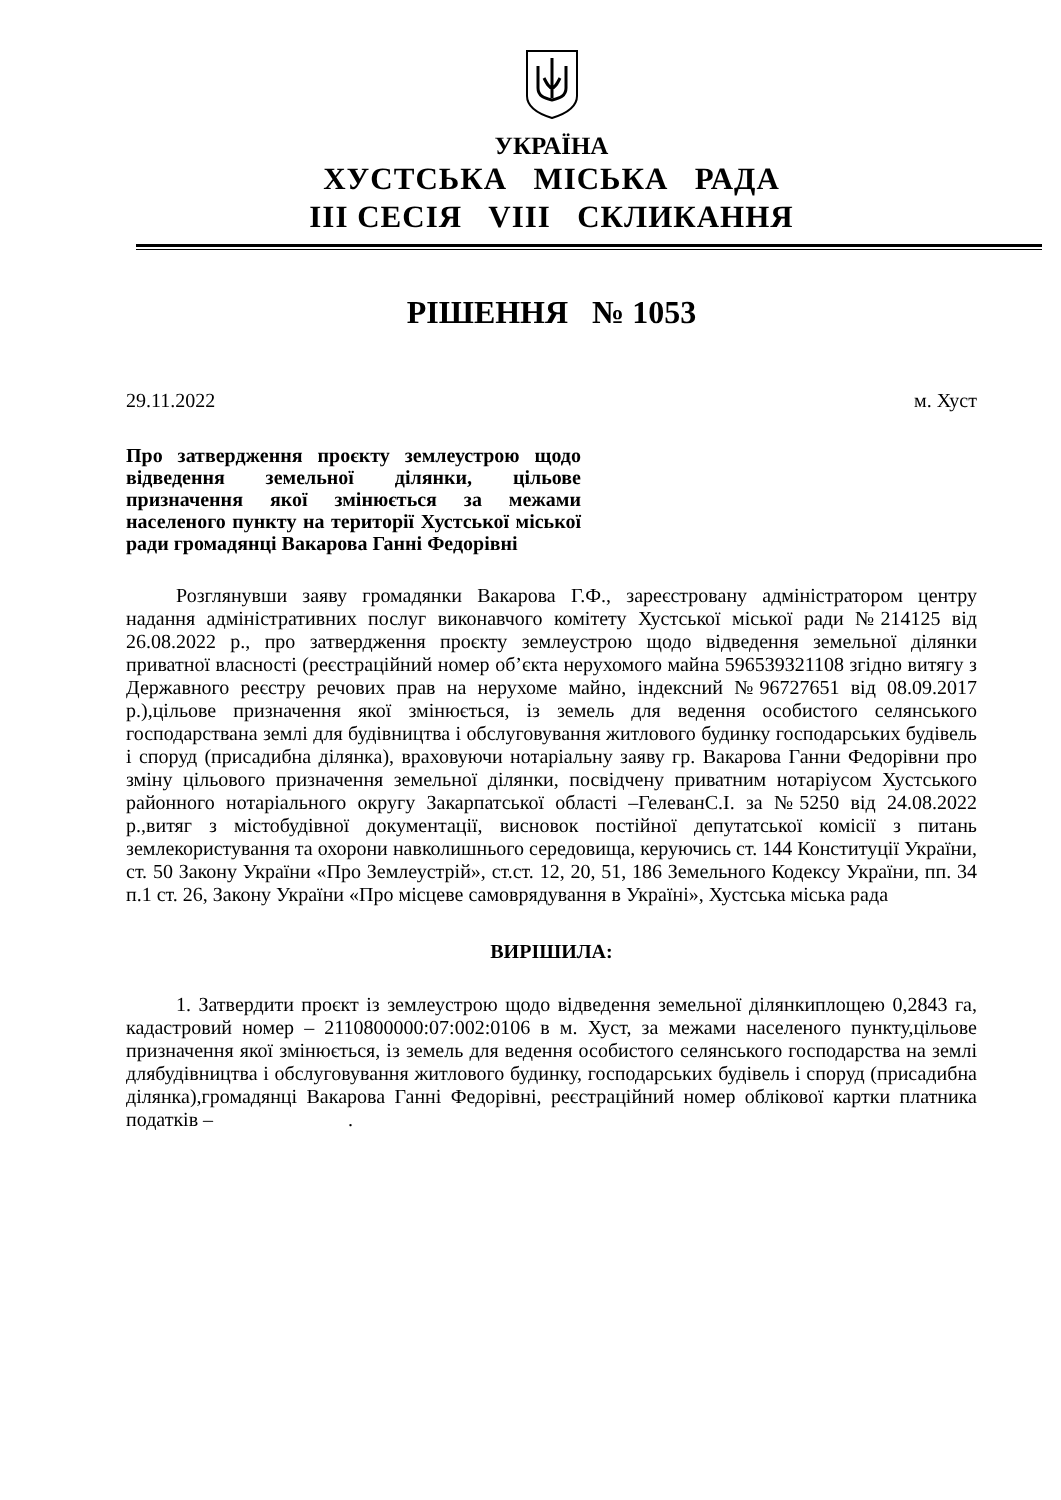УКРАЇНА
ХУСТСЬКА МІСЬКА РАДА
ІІІ СЕСІЯ VIII СКЛИКАННЯ
РІШЕННЯ № 1053
29.11.2022 м. Хуст
Про затвердження проєкту землеустрою щодо відведення земельної ділянки, цільове призначення якої змінюється за межами населеного пункту на території Хустської міської ради громадянці Вакарова Ганні Федорівні
Розглянувши заяву громадянки Вакарова Г.Ф., зареєстровану адміністратором центру надання адміністративних послуг виконавчого комітету Хустської міської ради №214125 від 26.08.2022 р., про затвердження проєкту землеустрою щодо відведення земельної ділянки приватної власності (реєстраційний номер об’єкта нерухомого майна 596539321108 згідно витягу з Державного реєстру речових прав на нерухоме майно, індексний №96727651 від 08.09.2017 р.),цільове призначення якої змінюється, із земель для ведення особистого селянського господарствана землі для будівництва і обслуговування житлового будинку господарських будівель і споруд (присадибна ділянка), враховуючи нотаріальну заяву гр. Вакарова Ганни Федорівни про зміну цільового призначення земельної ділянки, посвідчену приватним нотаріусом Хустського районного нотаріального округу Закарпатської області –ГелеванС.І. за №5250 від 24.08.2022 р.,витяг з містобудівної документації, висновок постійної депутатської комісії з питань землекористування та охорони навколишнього середовища, керуючись ст. 144 Конституції України, ст. 50 Закону України «Про Землеустрій», ст.ст. 12, 20, 51, 186 Земельного Кодексу України, пп. 34 п.1 ст. 26, Закону України «Про місцеве самоврядування в Україні», Хустська міська рада
ВИРІШИЛА:
1. Затвердити проєкт із землеустрою щодо відведення земельної ділянкиплощею 0,2843 га, кадастровий номер – 2110800000:07:002:0106 в м. Хуст, за межами населеного пункту,цільове призначення якої змінюється, із земель для ведення особистого селянського господарства на землі длябудівництва і обслуговування житлового будинку, господарських будівель і споруд (присадибна ділянка),громадянці Вакарова Ганні Федорівні, реєстраційний номер облікової картки платника податків – .